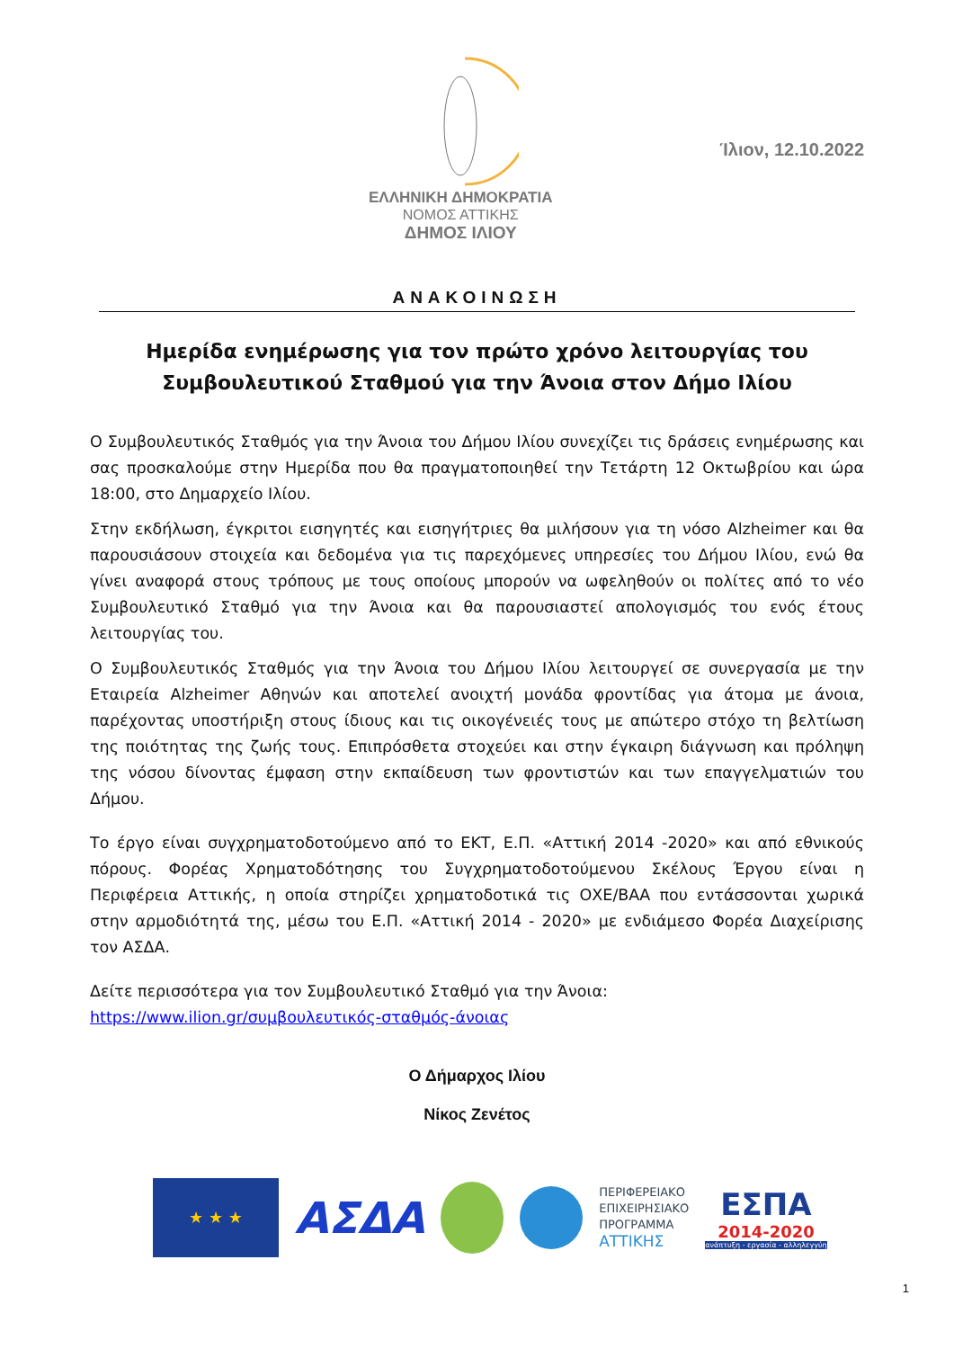ΕΛΛΗΝΙΚΗ ΔΗΜΟΚΡΑΤΙΑ
ΝΟΜΟΣ ΑΤΤΙΚΗΣ
ΔΗΜΟΣ ΙΛΙΟΥ
Ίλιον, 12.10.2022
ΑΝΑΚΟΙΝΩΣΗ
Ημερίδα ενημέρωσης για τον πρώτο χρόνο λειτουργίας του Συμβουλευτικού Σταθμού για την Άνοια στον Δήμο Ιλίου
Ο Συμβουλευτικός Σταθμός για την Άνοια του Δήμου Ιλίου συνεχίζει τις δράσεις ενημέρωσης και σας προσκαλούμε στην Ημερίδα που θα πραγματοποιηθεί την Τετάρτη 12 Οκτωβρίου και ώρα 18:00, στο Δημαρχείο Ιλίου.
Στην εκδήλωση, έγκριτοι εισηγητές και εισηγήτριες θα μιλήσουν για τη νόσο Alzheimer και θα παρουσιάσουν στοιχεία και δεδομένα για τις παρεχόμενες υπηρεσίες του Δήμου Ιλίου, ενώ θα γίνει αναφορά στους τρόπους με τους οποίους μπορούν να ωφεληθούν οι πολίτες από το νέο Συμβουλευτικό Σταθμό για την Άνοια και θα παρουσιαστεί απολογισμός του ενός έτους λειτουργίας του.
Ο Συμβουλευτικός Σταθμός για την Άνοια του Δήμου Ιλίου λειτουργεί σε συνεργασία με την Εταιρεία Alzheimer Αθηνών και αποτελεί ανοιχτή μονάδα φροντίδας για άτομα με άνοια, παρέχοντας υποστήριξη στους ίδιους και τις οικογένειές τους με απώτερο στόχο τη βελτίωση της ποιότητας της ζωής τους. Επιπρόσθετα στοχεύει και στην έγκαιρη διάγνωση και πρόληψη της νόσου δίνοντας έμφαση στην εκπαίδευση των φροντιστών και των επαγγελματιών του Δήμου.
Το έργο είναι συγχρηματοδοτούμενο από το ΕΚΤ, Ε.Π. «Αττική 2014 -2020» και από εθνικούς πόρους. Φορέας Χρηματοδότησης του Συγχρηματοδοτούμενου Σκέλους Έργου είναι η Περιφέρεια Αττικής, η οποία στηρίζει χρηματοδοτικά τις ΟΧΕ/ΒΑΑ που εντάσσονται χωρικά στην αρμοδιότητά της, μέσω του Ε.Π. «Αττική 2014 - 2020» με ενδιάμεσο Φορέα Διαχείρισης τον ΑΣΔΑ.
Δείτε περισσότερα για τον Συμβουλευτικό Σταθμό για την Άνοια:
https://www.ilion.gr/συμβουλευτικός-σταθμός-άνοιας
Ο Δήμαρχος Ιλίου
Νίκος Ζενέτος
★ ★ ★
ΑΣΔΑ
ΠΕΡΙΦΕΡΕΙΑΚΟ
ΕΠΙΧΕΙΡΗΣΙΑΚΟ
ΠΡΟΓΡΑΜΜΑ
ΑΤΤΙΚΗΣ
ΕΣΠΑ
2014-2020
ανάπτυξη - εργασία - αλληλεγγύη
1